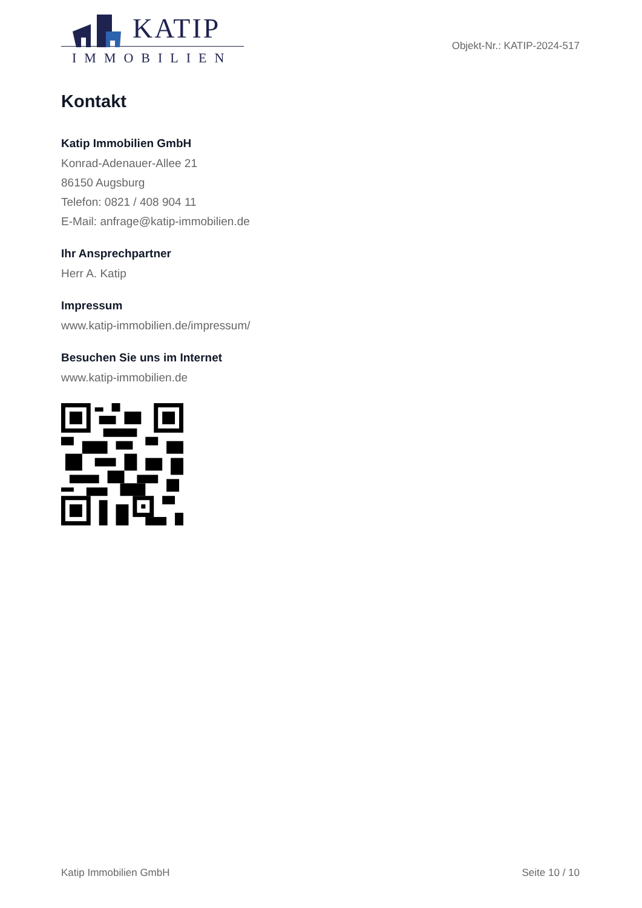KATIP
IMMOBILIEN
Objekt-Nr.: KATIP-2024-517
Kontakt
Katip Immobilien GmbH
Konrad-Adenauer-Allee 21
86150 Augsburg
Telefon: 0821 / 408 904 11
E-Mail: anfrage@katip-immobilien.de
Ihr Ansprechpartner
Herr A. Katip
Impressum
www.katip-immobilien.de/impressum/
Besuchen Sie uns im Internet
www.katip-immobilien.de
Katip Immobilien GmbH Seite 10 / 10